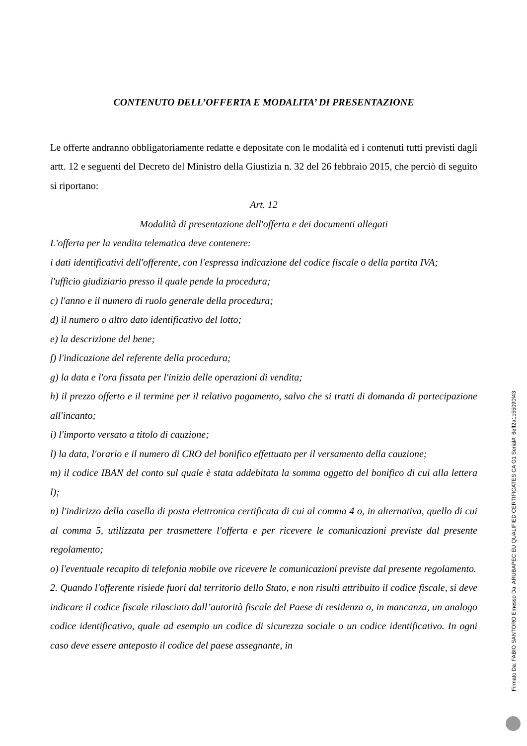CONTENUTO DELL’OFFERTA E MODALITA’ DI PRESENTAZIONE
Le offerte andranno obbligatoriamente redatte e depositate con le modalità ed i contenuti tutti previsti dagli artt. 12 e seguenti del Decreto del Ministro della Giustizia n. 32 del 26 febbraio 2015, che perciò di seguito si riportano:
Art. 12
Modalità di presentazione dell'offerta e dei documenti allegati
L'offerta per la vendita telematica deve contenere:
i dati identificativi dell'offerente, con l'espressa indicazione del codice fiscale o della partita IVA;
l'ufficio giudiziario presso il quale pende la procedura;
c) l'anno e il numero di ruolo generale della procedura;
d) il numero o altro dato identificativo del lotto;
e) la descrizione del bene;
f) l'indicazione del referente della procedura;
g) la data e l'ora fissata per l'inizio delle operazioni di vendita;
h) il prezzo offerto e il termine per il relativo pagamento, salvo che si tratti di domanda di partecipazione all'incanto;
i) l'importo versato a titolo di cauzione;
l) la data, l'orario e il numero di CRO del bonifico effettuato per il versamento della cauzione;
m) il codice IBAN del conto sul quale è stata addebitata la somma oggetto del bonifico di cui alla lettera l);
n) l'indirizzo della casella di posta elettronica certificata di cui al comma 4 o, in alternativa, quello di cui al comma 5, utilizzata per trasmettere l'offerta e per ricevere le comunicazioni previste dal presente regolamento;
o) l'eventuale recapito di telefonia mobile ove ricevere le comunicazioni previste dal presente regolamento.
2. Quando l'offerente risiede fuori dal territorio dello Stato, e non risulti attribuito il codice fiscale, si deve indicare il codice fiscale rilasciato dall’autorità fiscale del Paese di residenza o, in mancanza, un analogo codice identificativo, quale ad esempio un codice di sicurezza sociale o un codice identificativo. In ogni caso deve essere anteposto il codice del paese assegnante, in
Firmato Da: FABIO SANTORO Emesso Da: ARUBAPEC EU QUALIFIED CERTIFICATES CA G1 Serial#: 6eff2a1c55090f43